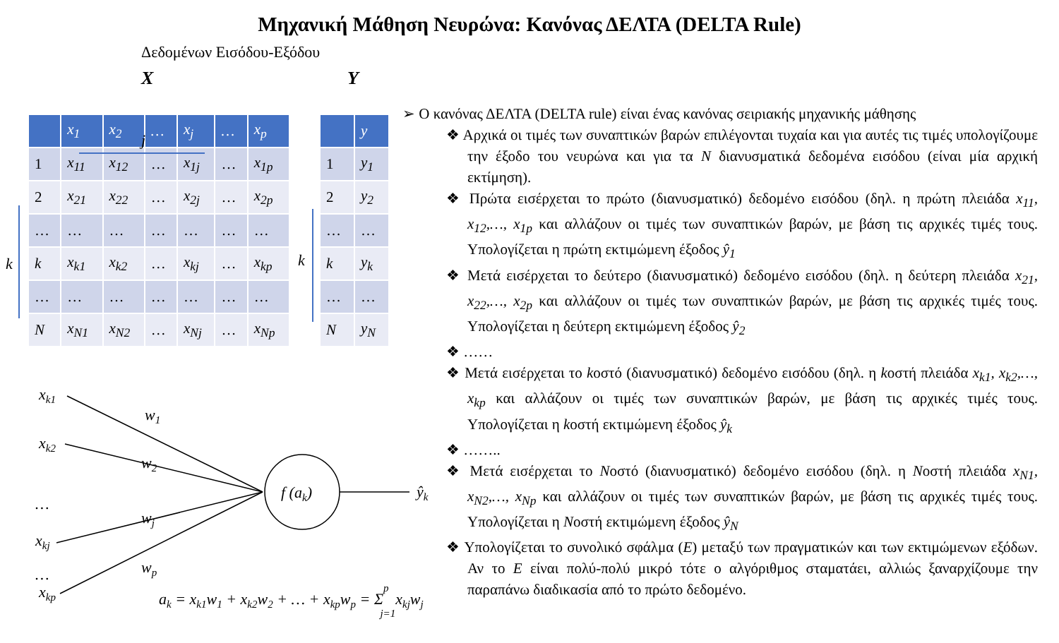Μηχανική Μάθηση Νευρώνα: Κανόνας ΔΕΛΤΑ (DELTA Rule)
Δεδομένων Εισόδου-Εξόδου
X Y
| | x<sub>1</sub> | x<sub>2</sub> | … | x<sub>j</sub> | … | x<sub>p</sub> |
| --- | --- | --- | --- | --- | --- | --- |
| 1 | x<sub>11</sub> | x<sub>12</sub> | … | x<sub>1j</sub> | … | x<sub>1p</sub> |
| 2 | x<sub>21</sub> | x<sub>22</sub> | … | x<sub>2j</sub> | … | x<sub>2p</sub> |
| … | … | … | … | … | … | … |
| k | x<sub>k1</sub> | x<sub>k2</sub> | … | x<sub>kj</sub> | … | x<sub>kp</sub> |
| … | … | … | … | … | … | … |
| N | x<sub>N1</sub> | x<sub>N2</sub> | … | x<sub>Nj</sub> | … | x<sub>Np</sub> |
| | y |
| --- | --- |
| 1 | y<sub>1</sub> |
| 2 | y<sub>2</sub> |
| … | … |
| k | y<sub>k</sub> |
| … | … |
| N | y<sub>N</sub> |
j
k
k
xk1
xk2
…
xkj
…
xkp
w1
w2
wj
wp
f (ak)
ŷk
ak = xk1w1 + xk2w2 + … + xkpwp = Σpj=1xkjwj
➢ Ο κανόνας ΔΕΛΤΑ (DELTA rule) είναι ένας κανόνας σειριακής μηχανικής μάθησης
❖ Αρχικά οι τιμές των συναπτικών βαρών επιλέγονται τυχαία και για αυτές τις τιμές υπολογίζουμε την έξοδο του νευρώνα και για τα N διανυσματικά δεδομένα εισόδου (είναι μία αρχική εκτίμηση).
❖ Πρώτα εισέρχεται το πρώτο (διανυσματικό) δεδομένο εισόδου (δηλ. η πρώτη πλειάδα x<sub>11</sub>, x<sub>12</sub>,…, x<sub>1p</sub> και αλλάζουν οι τιμές των συναπτικών βαρών, με βάση τις αρχικές τιμές τους. Υπολογίζεται η πρώτη εκτιμώμενη έξοδος ŷ<sub>1</sub>
❖ Μετά εισέρχεται το δεύτερο (διανυσματικό) δεδομένο εισόδου (δηλ. η δεύτερη πλειάδα x<sub>21</sub>, x<sub>22</sub>,…, x<sub>2p</sub> και αλλάζουν οι τιμές των συναπτικών βαρών, με βάση τις αρχικές τιμές τους. Υπολογίζεται η δεύτερη εκτιμώμενη έξοδος ŷ<sub>2</sub>
❖ ……
❖ Μετά εισέρχεται το kοστό (διανυσματικό) δεδομένο εισόδου (δηλ. η kοστή πλειάδα x<sub>k1</sub>, x<sub>k2</sub>,…, x<sub>kp</sub> και αλλάζουν οι τιμές των συναπτικών βαρών, με βάση τις αρχικές τιμές τους. Υπολογίζεται η kοστή εκτιμώμενη έξοδος ŷ<sub>k</sub>
❖ ……..
❖ Μετά εισέρχεται το Nοστό (διανυσματικό) δεδομένο εισόδου (δηλ. η Nοστή πλειάδα x<sub>N1</sub>, x<sub>N2</sub>,…, x<sub>Np</sub> και αλλάζουν οι τιμές των συναπτικών βαρών, με βάση τις αρχικές τιμές τους. Υπολογίζεται η Nοστή εκτιμώμενη έξοδος ŷ<sub>N</sub>
❖ Υπολογίζεται το συνολικό σφάλμα (E) μεταξύ των πραγματικών και των εκτιμώμενων εξόδων. Αν το E είναι πολύ-πολύ μικρό τότε ο αλγόριθμος σταματάει, αλλιώς ξαναρχίζουμε την παραπάνω διαδικασία από το πρώτο δεδομένο.